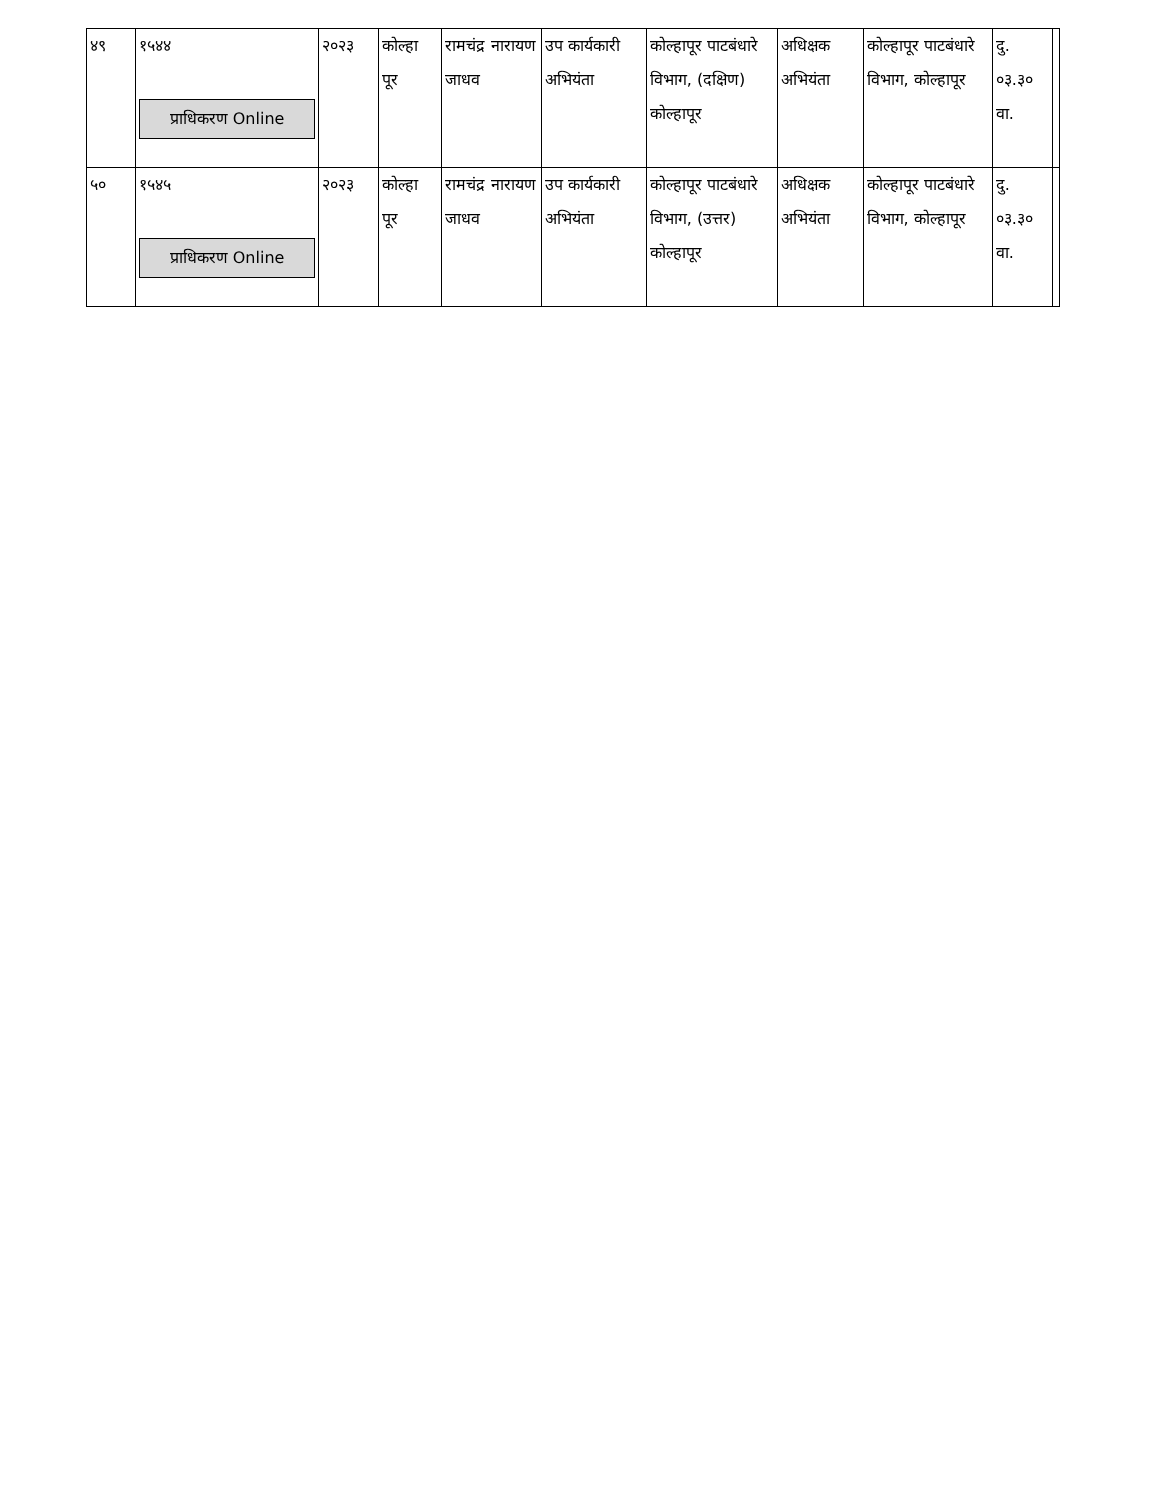| ४९ | १५४४ प्राधिकरण Online | २०२३ | कोल्हा पूर | रामचंद्र नारायण जाधव | उप कार्यकारी अभियंता | कोल्हापूर पाटबंधारे विभाग, (दक्षिण) कोल्हापूर | अधिक्षक अभियंता | कोल्हापूर पाटबंधारे विभाग, कोल्हापूर | दु. ०३.३० वा. | |
| ५० | १५४५ प्राधिकरण Online | २०२३ | कोल्हा पूर | रामचंद्र नारायण जाधव | उप कार्यकारी अभियंता | कोल्हापूर पाटबंधारे विभाग, (उत्तर) कोल्हापूर | अधिक्षक अभियंता | कोल्हापूर पाटबंधारे विभाग, कोल्हापूर | दु. ०३.३० वा. | |